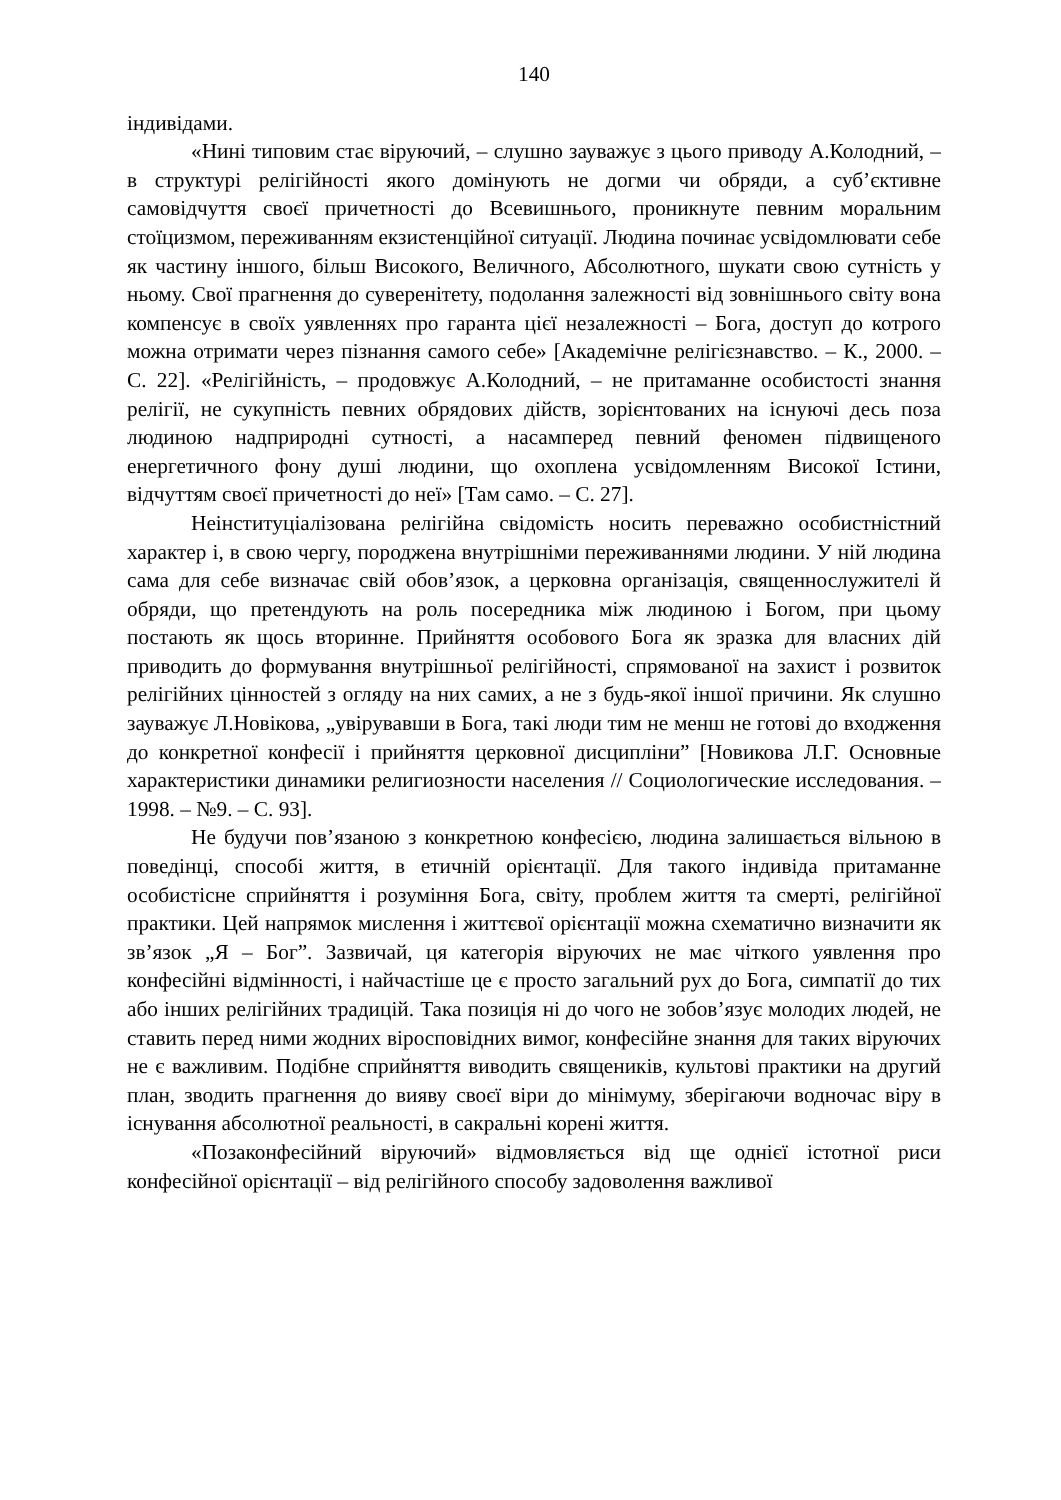140
індивідами.
«Нині типовим стає віруючий, – слушно зауважує з цього приводу А.Колодний, – в структурі релігійності якого домінують не догми чи обряди, а суб’єктивне самовідчуття своєї причетності до Всевишнього, проникнуте певним моральним стоїцизмом, переживанням екзистенційної ситуації. Людина починає усвідомлювати себе як частину іншого, більш Високого, Величного, Абсолютного, шукати свою сутність у ньому. Свої прагнення до суверенітету, подолання залежності від зовнішнього світу вона компенсує в своїх уявленнях про гаранта цієї незалежності – Бога, доступ до котрого можна отримати через пізнання самого себе» [Академічне релігієзнавство. – К., 2000. – С. 22]. «Релігійність, – продовжує А.Колодний, – не притаманне особистості знання релігії, не сукупність певних обрядових дійств, зорієнтованих на існуючі десь поза людиною надприродні сутності, а насамперед певний феномен підвищеного енергетичного фону душі людини, що охоплена усвідомленням Високої Істини, відчуттям своєї причетності до неї» [Там само. – С. 27].
Неінституціалізована релігійна свідомість носить переважно особистністний характер і, в свою чергу, породжена внутрішніми переживаннями людини. У ній людина сама для себе визначає свій обов’язок, а церковна організація, священнослужителі й обряди, що претендують на роль посередника між людиною і Богом, при цьому постають як щось вторинне. Прийняття особового Бога як зразка для власних дій приводить до формування внутрішньої релігійності, спрямованої на захист і розвиток релігійних цінностей з огляду на них самих, а не з будь-якої іншої причини. Як слушно зауважує Л.Новікова, „увірувавши в Бога, такі люди тим не менш не готові до входження до конкретної конфесії і прийняття церковної дисципліни” [Новикова Л.Г. Основные характеристики динамики религиозности населения // Социологические исследования. – 1998. – №9. – С. 93].
Не будучи пов’язаною з конкретною конфесією, людина залишається вільною в поведінці, способі життя, в етичній орієнтації. Для такого індивіда притаманне особистісне сприйняття і розуміння Бога, світу, проблем життя та смерті, релігійної практики. Цей напрямок мислення і життєвої орієнтації можна схематично визначити як зв’язок „Я – Бог”. Зазвичай, ця категорія віруючих не має чіткого уявлення про конфесійні відмінності, і найчастіше це є просто загальний рух до Бога, симпатії до тих або інших релігійних традицій. Така позиція ні до чого не зобов’язує молодих людей, не ставить перед ними жодних віросповідних вимог, конфесійне знання для таких віруючих не є важливим. Подібне сприйняття виводить священиків, культові практики на другий план, зводить прагнення до вияву своєї віри до мінімуму, зберігаючи водночас віру в існування абсолютної реальності, в сакральні корені життя.
«Позаконфесійний віруючий» відмовляється від ще однієї істотної риси конфесійної орієнтації – від релігійного способу задоволення важливої